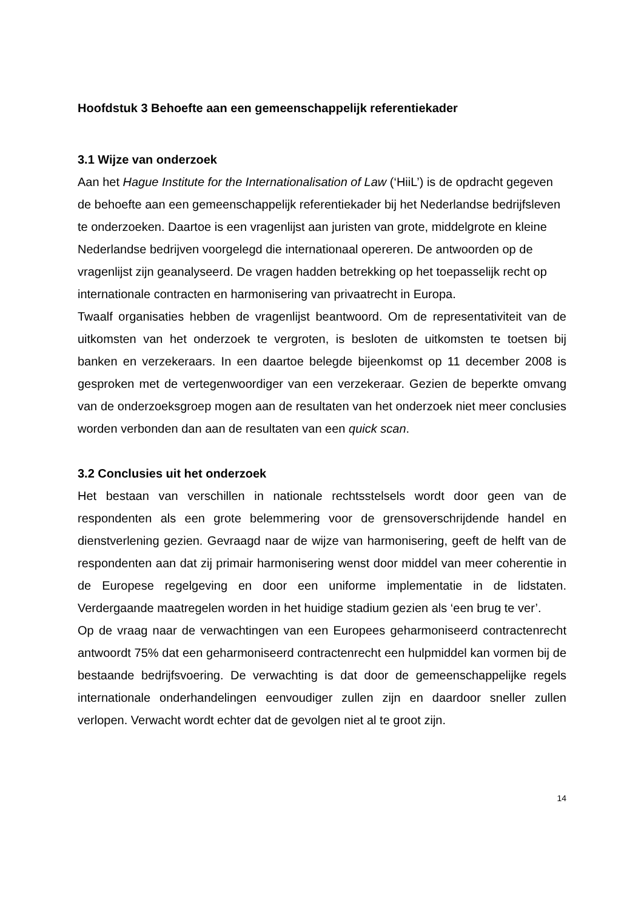Hoofdstuk 3 Behoefte aan een gemeenschappelijk referentiekader
3.1 Wijze van onderzoek
Aan het Hague Institute for the Internationalisation of Law (‘HiiL’) is de opdracht gegeven de behoefte aan een gemeenschappelijk referentiekader bij het Nederlandse bedrijfsleven te onderzoeken. Daartoe is een vragenlijst aan juristen van grote, middelgrote en kleine Nederlandse bedrijven voorgelegd die internationaal opereren. De antwoorden op de vragenlijst zijn geanalyseerd. De vragen hadden betrekking op het toepasselijk recht op internationale contracten en harmonisering van privaatrecht in Europa.
Twaalf organisaties hebben de vragenlijst beantwoord. Om de representativiteit van de uitkomsten van het onderzoek te vergroten, is besloten de uitkomsten te toetsen bij banken en verzekeraars. In een daartoe belegde bijeenkomst op 11 december 2008 is gesproken met de vertegenwoordiger van een verzekeraar. Gezien de beperkte omvang van de onderzoeksgroep mogen aan de resultaten van het onderzoek niet meer conclusies worden verbonden dan aan de resultaten van een quick scan.
3.2 Conclusies uit het onderzoek
Het bestaan van verschillen in nationale rechtsstelsels wordt door geen van de respondenten als een grote belemmering voor de grensoverschrijdende handel en dienstverlening gezien. Gevraagd naar de wijze van harmonisering, geeft de helft van de respondenten aan dat zij primair harmonisering wenst door middel van meer coherentie in de Europese regelgeving en door een uniforme implementatie in de lidstaten. Verdergaande maatregelen worden in het huidige stadium gezien als ‘een brug te ver’.
Op de vraag naar de verwachtingen van een Europees geharmoniseerd contractenrecht antwoordt 75% dat een geharmoniseerd contractenrecht een hulpmiddel kan vormen bij de bestaande bedrijfsvoering. De verwachting is dat door de gemeenschappelijke regels internationale onderhandelingen eenvoudiger zullen zijn en daardoor sneller zullen verlopen. Verwacht wordt echter dat de gevolgen niet al te groot zijn.
14